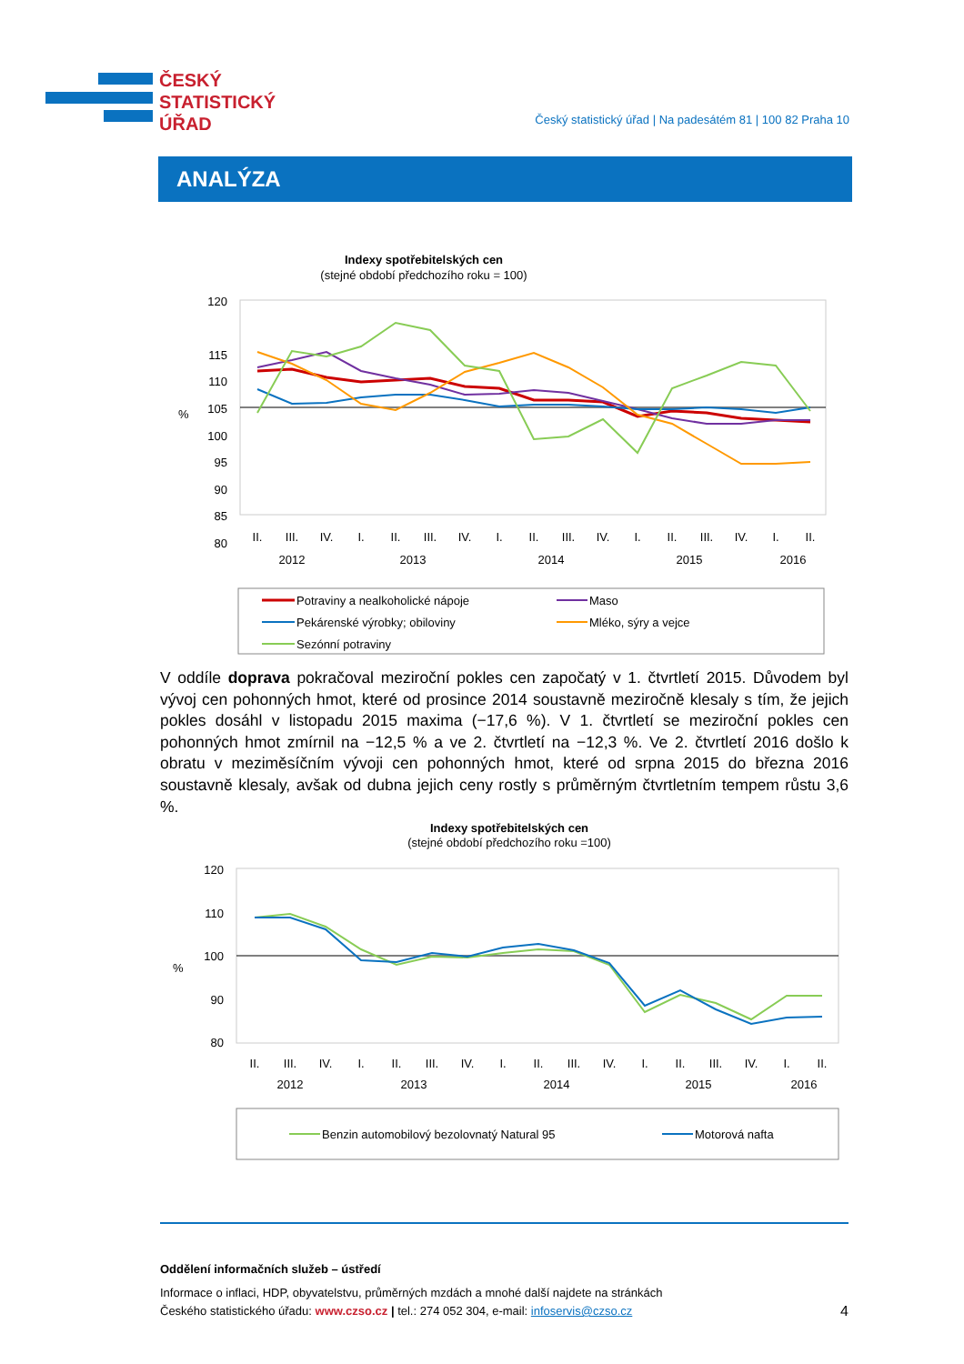ČESKÝ
STATISTICKÝ
ÚŘAD
Český statistický úřad | Na padesátém 81 | 100 82 Praha 10
ANALÝZA
Indexy spotřebitelských cen
(stejné období předchozího roku = 100)
120
115
110
105
100
95
90
85
80
%
II.
III.
IV.
I.
II.
III.
IV.
I.
II.
III.
IV.
I.
II.
III.
IV.
I.
II.
2012
2013
2014
2015
2016
Potraviny a nealkoholické nápoje
Maso
Pekárenské výrobky; obiloviny
Mléko, sýry a vejce
Sezónní potraviny
V oddíle doprava pokračoval meziroční pokles cen započatý v 1. čtvrtletí 2015. Důvodem byl vývoj cen pohonných hmot, které od prosince 2014 soustavně meziročně klesaly s tím, že jejich pokles dosáhl v listopadu 2015 maxima (−17,6 %). V 1. čtvrtletí se meziroční pokles cen pohonných hmot zmírnil na −12,5 % a ve 2. čtvrtletí na −12,3 %. Ve 2. čtvrtletí 2016 došlo k obratu v meziměsíčním vývoji cen pohonných hmot, které od srpna 2015 do března 2016 soustavně klesaly, avšak od dubna jejich ceny rostly s průměrným čtvrtletním tempem růstu 3,6 %.
Indexy spotřebitelských cen
(stejné období předchozího roku =100)
120
110
100
90
80
%
II.
III.
IV.
I.
II.
III.
IV.
I.
II.
III.
IV.
I.
II.
III.
IV.
I.
II.
2012
2013
2014
2015
2016
Benzin automobilový bezolovnatý Natural 95
Motorová nafta
Oddělení informačních služeb – ústředí
Informace o inflaci, HDP, obyvatelstvu, průměrných mzdách a mnohé další najdete na stránkách
Českého statistického úřadu: www.czso.cz | tel.: 274 052 304, e-mail: infoservis@czso.cz 4